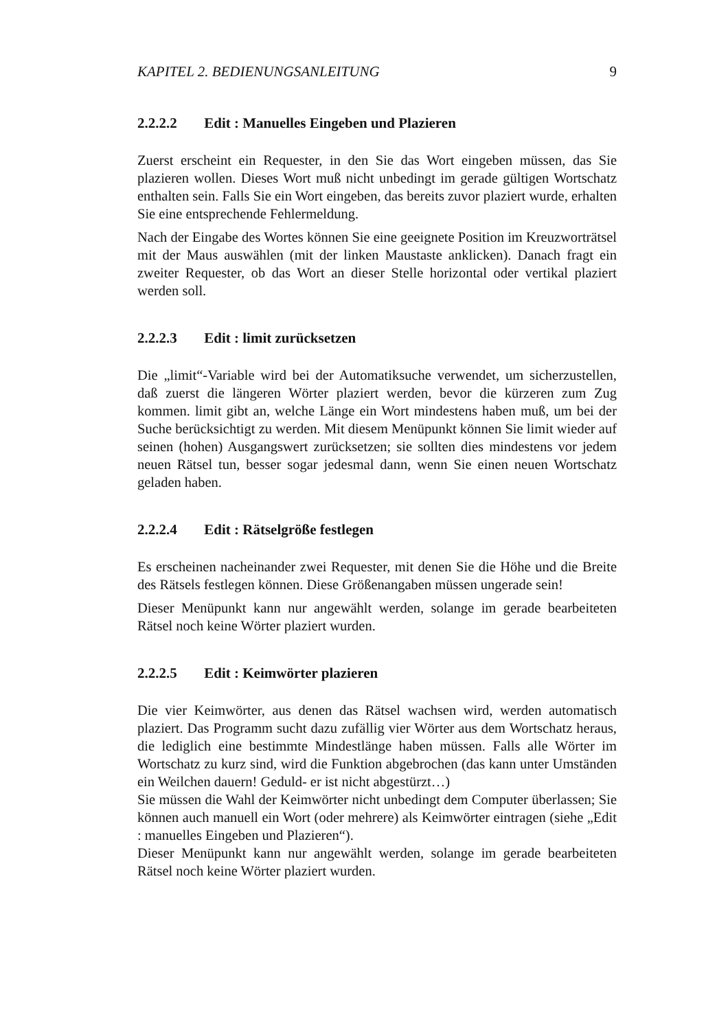KAPITEL 2. BEDIENUNGSANLEITUNG 9
2.2.2.2 Edit : Manuelles Eingeben und Plazieren
Zuerst erscheint ein Requester, in den Sie das Wort eingeben müssen, das Sie plazieren wollen. Dieses Wort muß nicht unbedingt im gerade gültigen Wortschatz enthalten sein. Falls Sie ein Wort eingeben, das bereits zuvor plaziert wurde, erhalten Sie eine entsprechende Fehlermeldung.
Nach der Eingabe des Wortes können Sie eine geeignete Position im Kreuzworträtsel mit der Maus auswählen (mit der linken Maustaste anklicken). Danach fragt ein zweiter Requester, ob das Wort an dieser Stelle horizontal oder vertikal plaziert werden soll.
2.2.2.3 Edit : limit zurücksetzen
Die „limit“-Variable wird bei der Automatiksuche verwendet, um sicherzustellen, daß zuerst die längeren Wörter plaziert werden, bevor die kürzeren zum Zug kommen. limit gibt an, welche Länge ein Wort mindestens haben muß, um bei der Suche berücksichtigt zu werden. Mit diesem Menüpunkt können Sie limit wieder auf seinen (hohen) Ausgangswert zurücksetzen; sie sollten dies mindestens vor jedem neuen Rätsel tun, besser sogar jedesmal dann, wenn Sie einen neuen Wortschatz geladen haben.
2.2.2.4 Edit : Rätselgröße festlegen
Es erscheinen nacheinander zwei Requester, mit denen Sie die Höhe und die Breite des Rätsels festlegen können. Diese Größenangaben müssen ungerade sein!
Dieser Menüpunkt kann nur angewählt werden, solange im gerade bearbeiteten Rätsel noch keine Wörter plaziert wurden.
2.2.2.5 Edit : Keimwörter plazieren
Die vier Keimwörter, aus denen das Rätsel wachsen wird, werden automatisch plaziert. Das Programm sucht dazu zufällig vier Wörter aus dem Wortschatz heraus, die lediglich eine bestimmte Mindestlänge haben müssen. Falls alle Wörter im Wortschatz zu kurz sind, wird die Funktion abgebrochen (das kann unter Umständen ein Weilchen dauern! Geduld- er ist nicht abgestürzt…)
Sie müssen die Wahl der Keimwörter nicht unbedingt dem Computer überlassen; Sie können auch manuell ein Wort (oder mehrere) als Keimwörter eintragen (siehe „Edit : manuelles Eingeben und Plazieren“).
Dieser Menüpunkt kann nur angewählt werden, solange im gerade bearbeiteten Rätsel noch keine Wörter plaziert wurden.